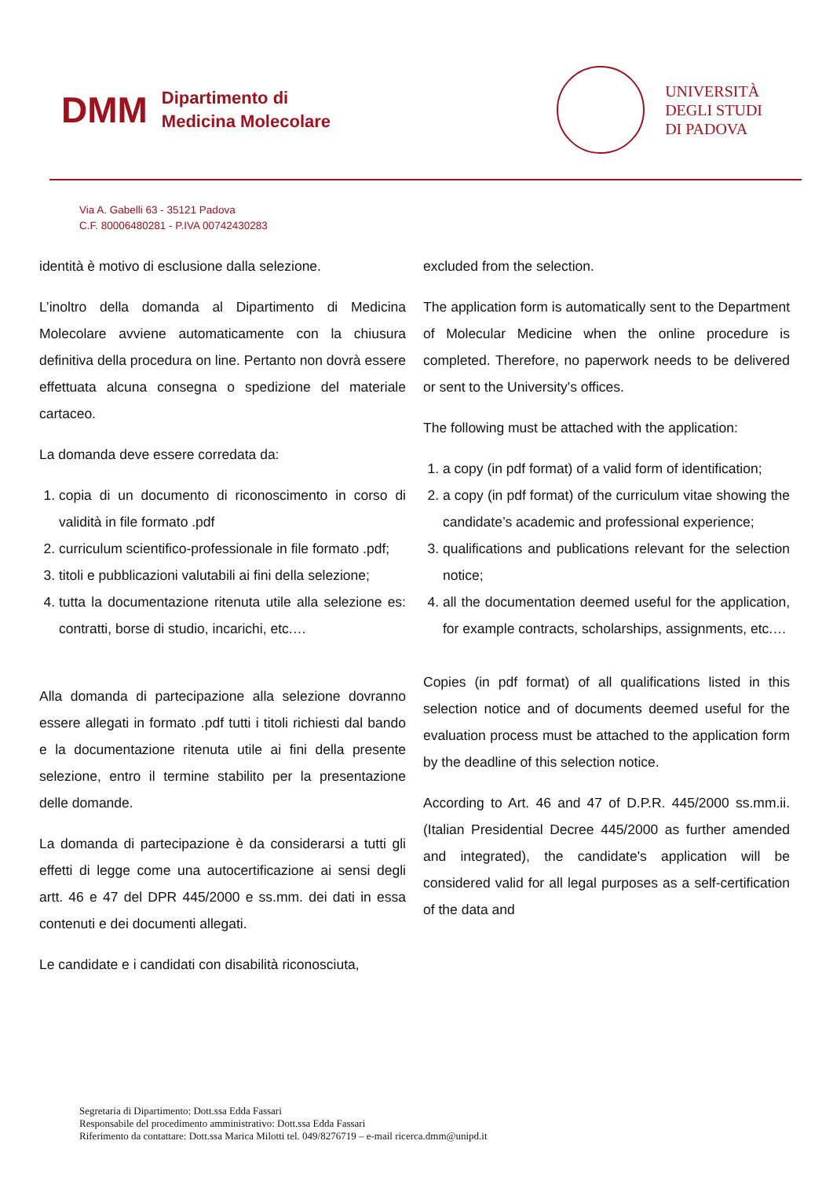DMM
Dipartimento di
Medicina Molecolare
UNIVERSITÀ
DEGLI STUDI
DI PADOVA
Via A. Gabelli 63 - 35121 Padova
C.F. 80006480281 - P.IVA 00742430283
identità è motivo di esclusione dalla selezione.
L’inoltro della domanda al Dipartimento di Medicina Molecolare avviene automaticamente con la chiusura definitiva della procedura on line. Pertanto non dovrà essere effettuata alcuna consegna o spedizione del materiale cartaceo.
La domanda deve essere corredata da:
1. copia di un documento di riconoscimento in corso di validità in file formato .pdf
2. curriculum scientifico-professionale in file formato .pdf;
3. titoli e pubblicazioni valutabili ai fini della selezione;
4. tutta la documentazione ritenuta utile alla selezione es: contratti, borse di studio, incarichi, etc.…
Alla domanda di partecipazione alla selezione dovranno essere allegati in formato .pdf tutti i titoli richiesti dal bando e la documentazione ritenuta utile ai fini della presente selezione, entro il termine stabilito per la presentazione delle domande.
La domanda di partecipazione è da considerarsi a tutti gli effetti di legge come una autocertificazione ai sensi degli artt. 46 e 47 del DPR 445/2000 e ss.mm. dei dati in essa contenuti e dei documenti allegati.
Le candidate e i candidati con disabilità riconosciuta,
excluded from the selection.
The application form is automatically sent to the Department of Molecular Medicine when the online procedure is completed. Therefore, no paperwork needs to be delivered or sent to the University's offices.
The following must be attached with the application:
1. a copy (in pdf format) of a valid form of identification;
2. a copy (in pdf format) of the curriculum vitae showing the candidate’s academic and professional experience;
3. qualifications and publications relevant for the selection notice;
4. all the documentation deemed useful for the application, for example contracts, scholarships, assignments, etc.…
Copies (in pdf format) of all qualifications listed in this selection notice and of documents deemed useful for the evaluation process must be attached to the application form by the deadline of this selection notice.
According to Art. 46 and 47 of D.P.R. 445/2000 ss.mm.ii. (Italian Presidential Decree 445/2000 as further amended and integrated), the candidate's application will be considered valid for all legal purposes as a self-certification of the data and
Segretaria di Dipartimento: Dott.ssa Edda Fassari
Responsabile del procedimento amministrativo: Dott.ssa Edda Fassari
Riferimento da contattare: Dott.ssa Marica Milotti tel. 049/8276719 – e-mail ricerca.dmm@unipd.it